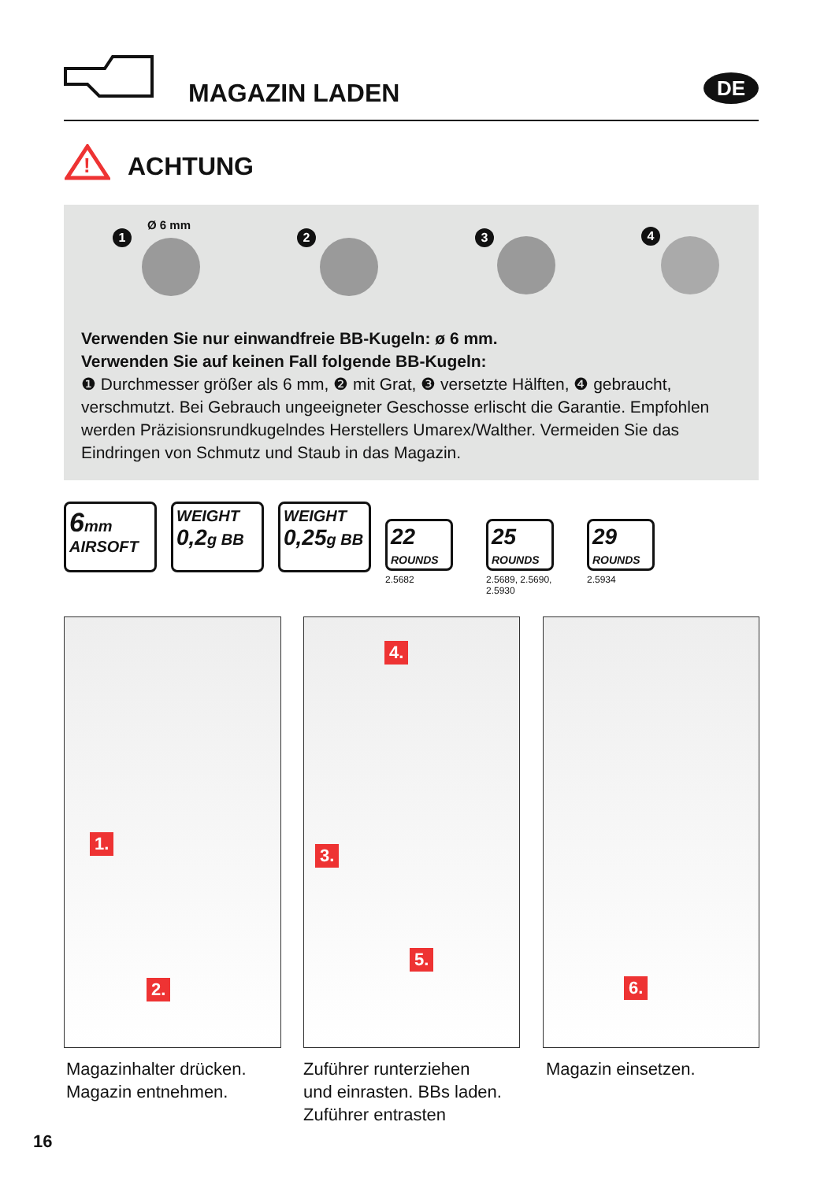MAGAZIN LADEN DE
!
ACHTUNG
1
Ø 6 mm
2 3 4
Verwenden Sie nur einwandfreie BB-Kugeln: ø 6 mm.
Verwenden Sie auf keinen Fall folgende BB-Kugeln:
❶ Durchmesser größer als 6 mm, ❷ mit Grat, ❸ versetzte Hälften, ❹ gebraucht, verschmutzt. Bei Gebrauch ungeeigneter Geschosse erlischt die Garantie. Empfohlen werden Präzisionsrundkugelndes Herstellers Umarex/Walther. Vermeiden Sie das Eindringen von Schmutz und Staub in das Magazin.
6mm
AIRSOFT
WEIGHT
0,2g BB
WEIGHT
0,25g BB
22
ROUNDS
2.5682
25
ROUNDS
2.5689, 2.5690, 2.5930
29
ROUNDS
2.5934
1.
2.
4.
3.
5.
6.
Magazinhalter drücken.
Magazin entnehmen.
Zuführer runterziehen
und einrasten. BBs laden.
Zuführer entrasten
Magazin einsetzen.
16